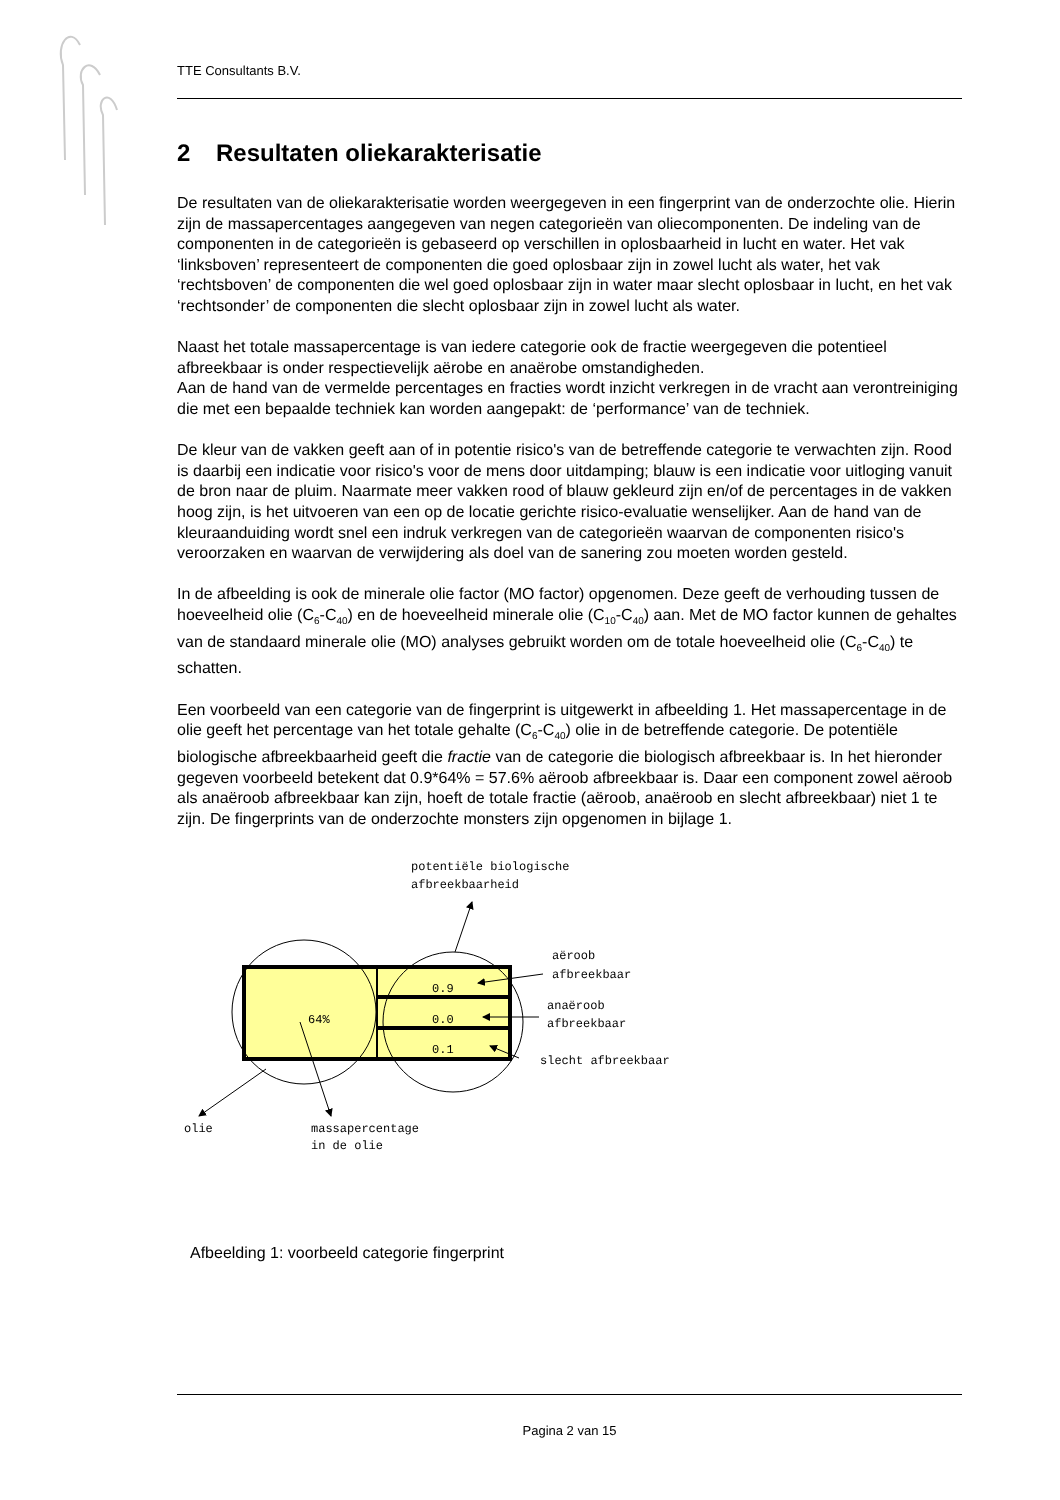TTE Consultants B.V.
2 Resultaten oliekarakterisatie
De resultaten van de oliekarakterisatie worden weergegeven in een fingerprint van de onderzochte olie. Hierin zijn de massapercentages aangegeven van negen categorieën van oliecomponenten. De indeling van de componenten in de categorieën is gebaseerd op verschillen in oplosbaarheid in lucht en water. Het vak ‘linksboven’ representeert de componenten die goed oplosbaar zijn in zowel lucht als water, het vak ‘rechtsboven’ de componenten die wel goed oplosbaar zijn in water maar slecht oplosbaar in lucht, en het vak ‘rechtsonder’ de componenten die slecht oplosbaar zijn in zowel lucht als water.
Naast het totale massapercentage is van iedere categorie ook de fractie weergegeven die potentieel afbreekbaar is onder respectievelijk aërobe en anaërobe omstandigheden.
Aan de hand van de vermelde percentages en fracties wordt inzicht verkregen in de vracht aan verontreiniging die met een bepaalde techniek kan worden aangepakt: de ‘performance’ van de techniek.
De kleur van de vakken geeft aan of in potentie risico's van de betreffende categorie te verwachten zijn. Rood is daarbij een indicatie voor risico's voor de mens door uitdamping; blauw is een indicatie voor uitloging vanuit de bron naar de pluim. Naarmate meer vakken rood of blauw gekleurd zijn en/of de percentages in de vakken hoog zijn, is het uitvoeren van een op de locatie gerichte risico-evaluatie wenselijker. Aan de hand van de kleuraanduiding wordt snel een indruk verkregen van de categorieën waarvan de componenten risico's veroorzaken en waarvan de verwijdering als doel van de sanering zou moeten worden gesteld.
In de afbeelding is ook de minerale olie factor (MO factor) opgenomen. Deze geeft de verhouding tussen de hoeveelheid olie (C<sub>6</sub>-C<sub>40</sub>) en de hoeveelheid minerale olie (C<sub>10</sub>-C<sub>40</sub>) aan. Met de MO factor kunnen de gehaltes van de standaard minerale olie (MO) analyses gebruikt worden om de totale hoeveelheid olie (C<sub>6</sub>-C<sub>40</sub>) te schatten.
Een voorbeeld van een categorie van de fingerprint is uitgewerkt in afbeelding 1. Het massapercentage in de olie geeft het percentage van het totale gehalte (C<sub>6</sub>-C<sub>40</sub>) olie in de betreffende categorie. De potentiële biologische afbreekbaarheid geeft die fractie van de categorie die biologisch afbreekbaar is. In het hieronder gegeven voorbeeld betekent dat 0.9*64% = 57.6% aëroob afbreekbaar is. Daar een component zowel aëroob als anaëroob afbreekbaar kan zijn, hoeft de totale fractie (aëroob, anaëroob en slecht afbreekbaar) niet 1 te zijn. De fingerprints van de onderzochte monsters zijn opgenomen in bijlage 1.
potentiële biologische
afbreekbaarheid
aëroob
afbreekbaar
64%
0.9
0.0
0.1
anaëroob
afbreekbaar
slecht afbreekbaar
olie
massapercentage
in de olie
Afbeelding 1: voorbeeld categorie fingerprint
Pagina 2 van 15